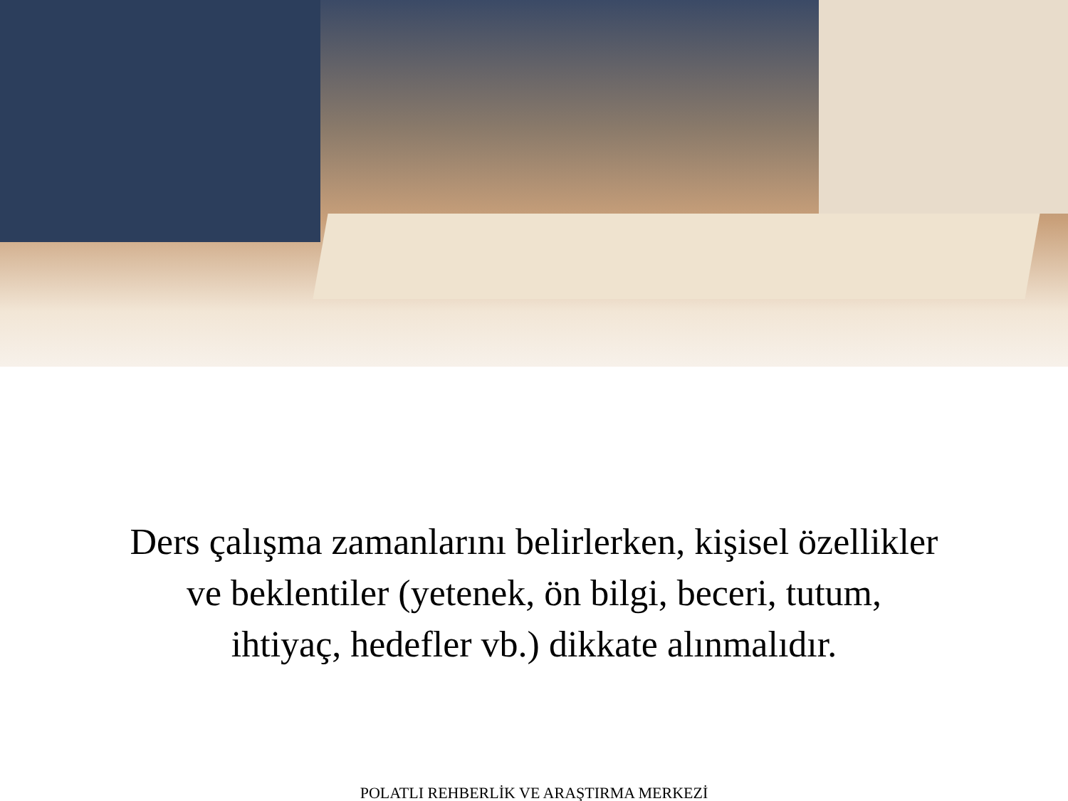Ders çalışma zamanlarını belirlerken, kişisel özellikler
ve beklentiler (yetenek, ön bilgi, beceri, tutum,
ihtiyaç, hedefler vb.) dikkate alınmalıdır.
POLATLI REHBERLİK VE ARAŞTIRMA MERKEZİ